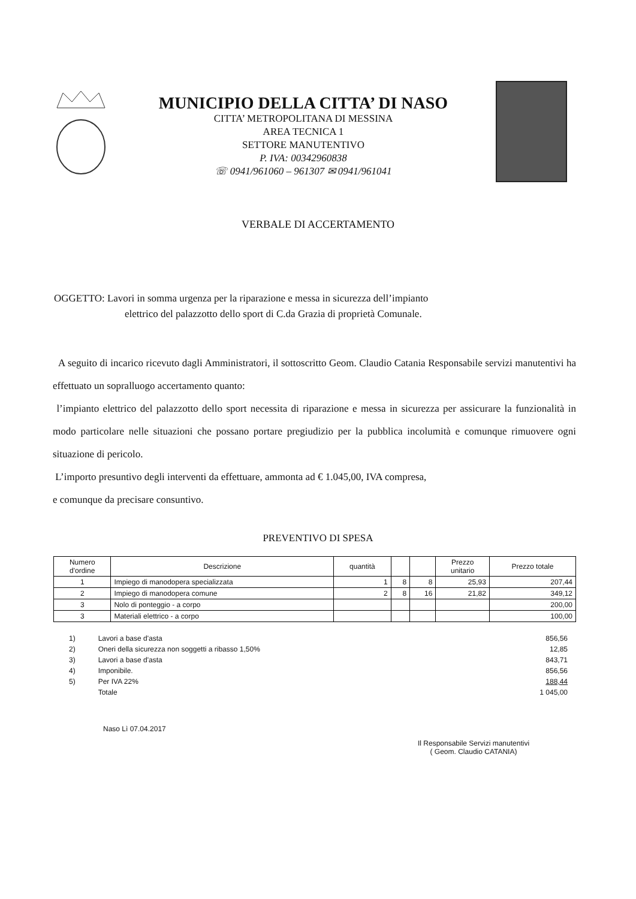MUNICIPIO DELLA CITTA’ DI NASO
CITTA’ METROPOLITANA DI MESSINA
AREA TECNICA 1
SETTORE MANUTENTIVO
P. IVA: 00342960838
☏ 0941/961060 – 961307 ✉ 0941/961041
VERBALE DI ACCERTAMENTO
OGGETTO: Lavori in somma urgenza per la riparazione e messa in sicurezza dell’impianto
elettrico del palazzotto dello sport di C.da Grazia di proprietà Comunale.
A seguito di incarico ricevuto dagli Amministratori, il sottoscritto Geom. Claudio Catania Responsabile servizi manutentivi ha effettuato un sopralluogo accertamento quanto:
l’impianto elettrico del palazzotto dello sport necessita di riparazione e messa in sicurezza per assicurare la funzionalità in modo particolare nelle situazioni che possano portare pregiudizio per la pubblica incolumità e comunque rimuovere ogni situazione di pericolo.
L’importo presuntivo degli interventi da effettuare, ammonta ad € 1.045,00, IVA compresa,
e comunque da precisare consuntivo.
PREVENTIVO DI SPESA
| Numero d'ordine | Descrizione | quantità | | | Prezzo unitario | Prezzo totale |
| --- | --- | --- | --- | --- | --- | --- |
| 1 | Impiego di manodopera specializzata | 1 | 8 | 8 | 25,93 | 207,44 |
| 2 | Impiego di manodopera comune | 2 | 8 | 16 | 21,82 | 349,12 |
| 3 | Nolo di ponteggio - a corpo | | | | | 200,00 |
| 3 | Materiali elettrico - a corpo | | | | | 100,00 |
| 1) | Lavori a base d'asta | 856,56 |
| 2) | Oneri della sicurezza non soggetti a ribasso 1,50% | 12,85 |
| 3) | Lavori a base d'asta | 843,71 |
| 4) | Imponibile. | 856,56 |
| 5) | Per IVA 22% | 188,44 |
| | Totale | 1 045,00 |
Naso Lì 07.04.2017
Il Responsabile Servizi manutentivi
( Geom. Claudio CATANIA)